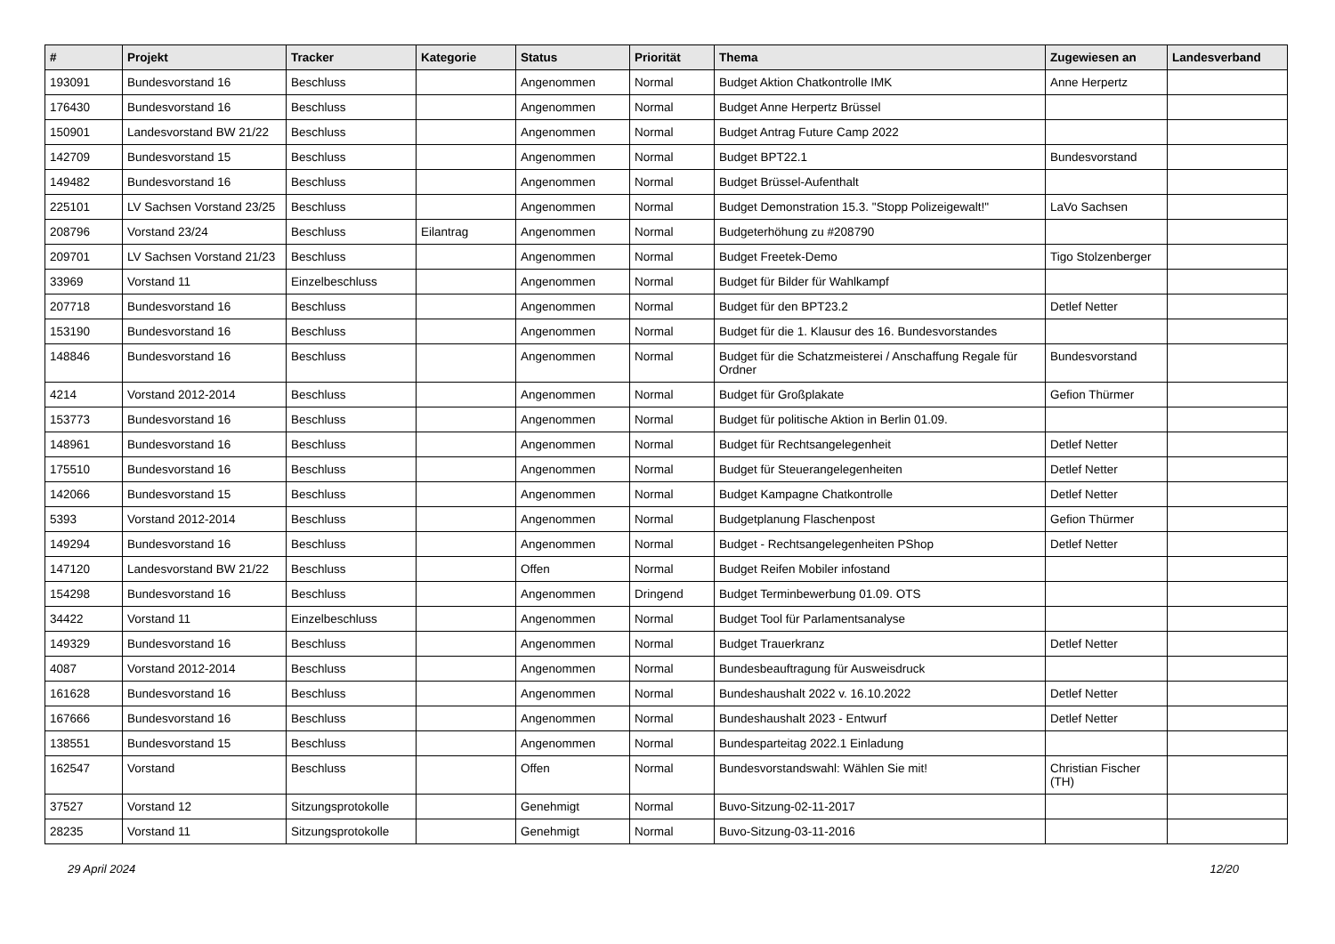| # | Projekt | Tracker | Kategorie | Status | Priorität | Thema | Zugewiesen an | Landesverband |
| --- | --- | --- | --- | --- | --- | --- | --- | --- |
| 193091 | Bundesvorstand 16 | Beschluss | | Angenommen | Normal | Budget Aktion Chatkontrolle IMK | Anne Herpertz | |
| 176430 | Bundesvorstand 16 | Beschluss | | Angenommen | Normal | Budget Anne Herpertz Brüssel | | |
| 150901 | Landesvorstand BW 21/22 | Beschluss | | Angenommen | Normal | Budget Antrag Future Camp 2022 | | |
| 142709 | Bundesvorstand 15 | Beschluss | | Angenommen | Normal | Budget BPT22.1 | Bundesvorstand | |
| 149482 | Bundesvorstand 16 | Beschluss | | Angenommen | Normal | Budget Brüssel-Aufenthalt | | |
| 225101 | LV Sachsen Vorstand 23/25 | Beschluss | | Angenommen | Normal | Budget Demonstration 15.3. "Stopp Polizeigewalt!" | LaVo Sachsen | |
| 208796 | Vorstand 23/24 | Beschluss | Eilantrag | Angenommen | Normal | Budgeterhöhung zu #208790 | | |
| 209701 | LV Sachsen Vorstand 21/23 | Beschluss | | Angenommen | Normal | Budget Freetek-Demo | Tigo Stolzenberger | |
| 33969 | Vorstand 11 | Einzelbeschluss | | Angenommen | Normal | Budget für Bilder für Wahlkampf | | |
| 207718 | Bundesvorstand 16 | Beschluss | | Angenommen | Normal | Budget für den BPT23.2 | Detlef Netter | |
| 153190 | Bundesvorstand 16 | Beschluss | | Angenommen | Normal | Budget für die 1. Klausur des 16. Bundesvorstandes | | |
| 148846 | Bundesvorstand 16 | Beschluss | | Angenommen | Normal | Budget für die Schatzmeisterei / Anschaffung Regale für Ordner | Bundesvorstand | |
| 4214 | Vorstand 2012-2014 | Beschluss | | Angenommen | Normal | Budget für Großplakate | Gefion Thürmer | |
| 153773 | Bundesvorstand 16 | Beschluss | | Angenommen | Normal | Budget für politische Aktion in Berlin 01.09. | | |
| 148961 | Bundesvorstand 16 | Beschluss | | Angenommen | Normal | Budget für Rechtsangelegenheit | Detlef Netter | |
| 175510 | Bundesvorstand 16 | Beschluss | | Angenommen | Normal | Budget für Steuerangelegenheiten | Detlef Netter | |
| 142066 | Bundesvorstand 15 | Beschluss | | Angenommen | Normal | Budget Kampagne Chatkontrolle | Detlef Netter | |
| 5393 | Vorstand 2012-2014 | Beschluss | | Angenommen | Normal | Budgetplanung Flaschenpost | Gefion Thürmer | |
| 149294 | Bundesvorstand 16 | Beschluss | | Angenommen | Normal | Budget - Rechtsangelegenheiten PShop | Detlef Netter | |
| 147120 | Landesvorstand BW 21/22 | Beschluss | | Offen | Normal | Budget Reifen Mobiler infostand | | |
| 154298 | Bundesvorstand 16 | Beschluss | | Angenommen | Dringend | Budget Terminbewerbung 01.09. OTS | | |
| 34422 | Vorstand 11 | Einzelbeschluss | | Angenommen | Normal | Budget Tool für Parlamentsanalyse | | |
| 149329 | Bundesvorstand 16 | Beschluss | | Angenommen | Normal | Budget Trauerkranz | Detlef Netter | |
| 4087 | Vorstand 2012-2014 | Beschluss | | Angenommen | Normal | Bundesbeauftragung für Ausweisdruck | | |
| 161628 | Bundesvorstand 16 | Beschluss | | Angenommen | Normal | Bundeshaushalt 2022 v. 16.10.2022 | Detlef Netter | |
| 167666 | Bundesvorstand 16 | Beschluss | | Angenommen | Normal | Bundeshaushalt 2023 - Entwurf | Detlef Netter | |
| 138551 | Bundesvorstand 15 | Beschluss | | Angenommen | Normal | Bundesparteitag 2022.1 Einladung | | |
| 162547 | Vorstand | Beschluss | | Offen | Normal | Bundesvorstandswahl: Wählen Sie mit! | Christian Fischer (TH) | |
| 37527 | Vorstand 12 | Sitzungsprotokolle | | Genehmigt | Normal | Buvo-Sitzung-02-11-2017 | | |
| 28235 | Vorstand 11 | Sitzungsprotokolle | | Genehmigt | Normal | Buvo-Sitzung-03-11-2016 | | |
29 April 2024 12/20